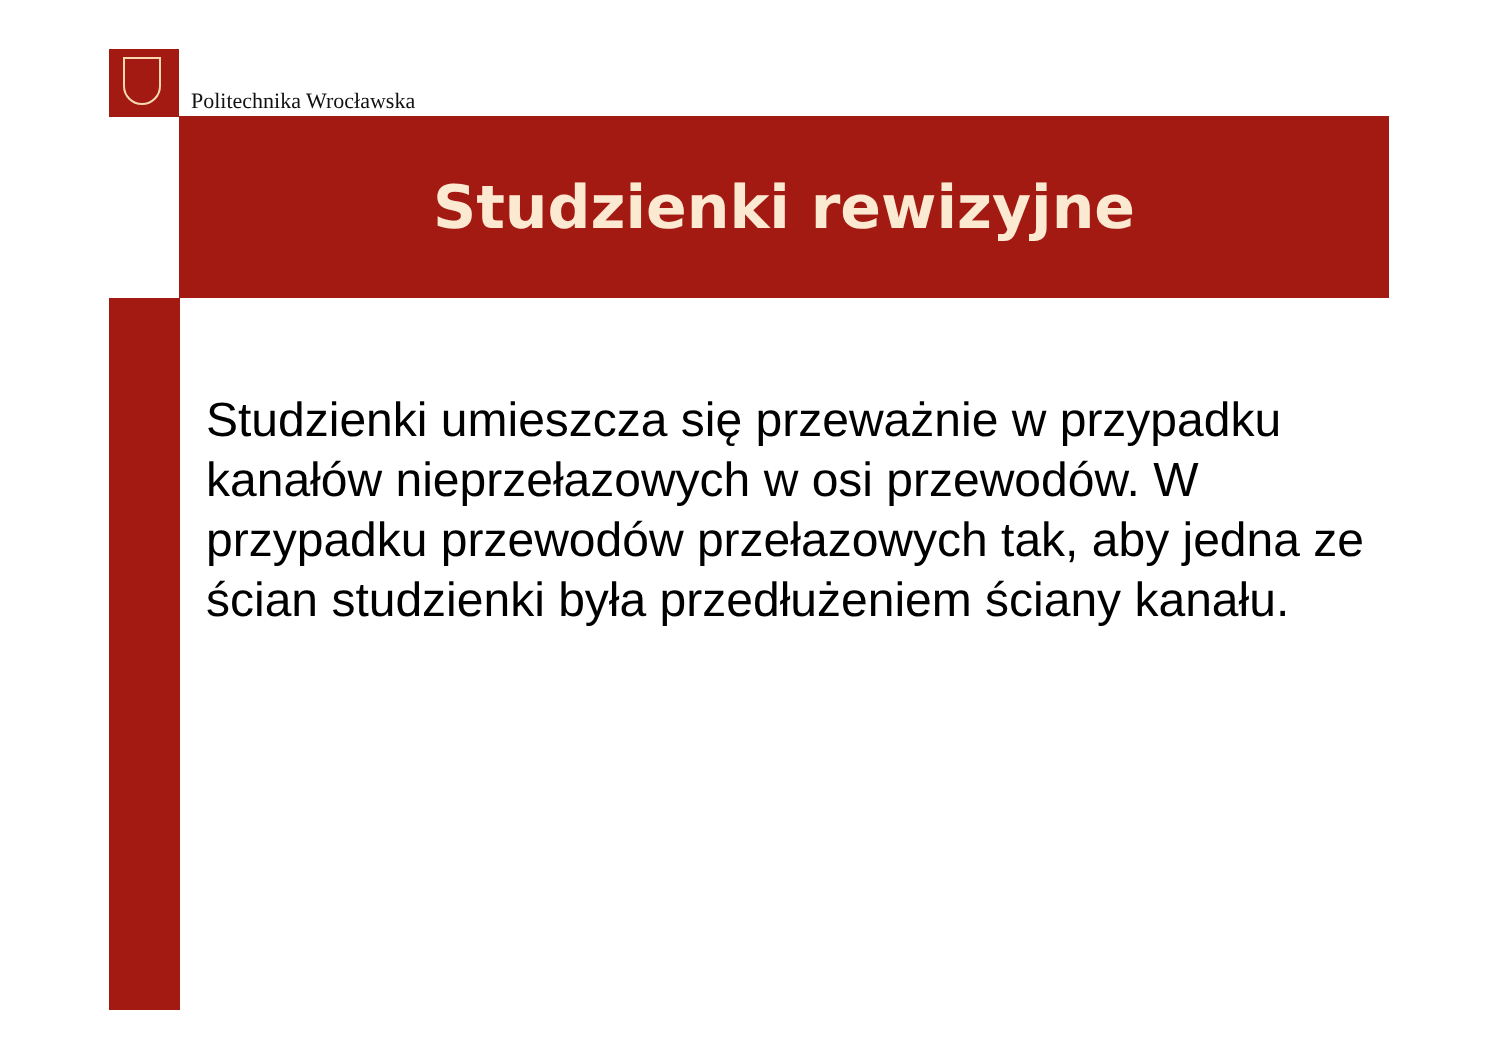Politechnika Wrocławska
Studzienki rewizyjne
Studzienki umieszcza się przeważnie w przypadku kanałów nieprzełazowych w osi przewodów. W przypadku przewodów przełazowych tak, aby jedna ze ścian studzienki była przedłużeniem ściany kanału.